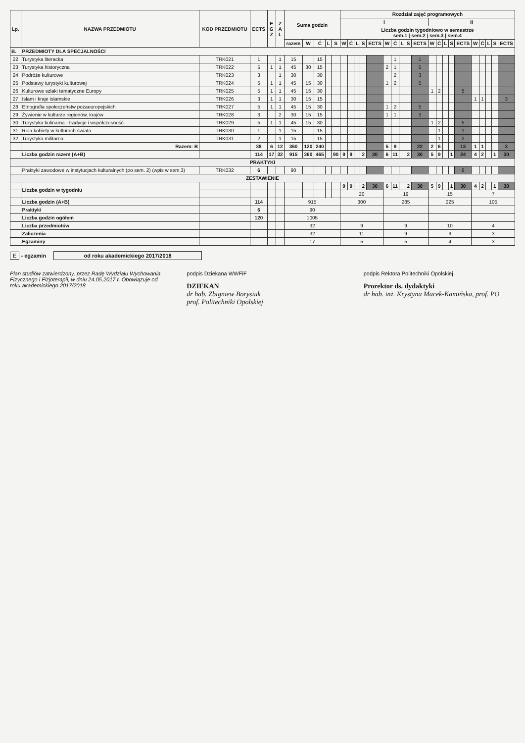| Lp. | NAZWA PRZEDMIOTU | KOD PRZEDMIOTU | ECTS | E G Z | Z A L | Suma godzin | | | | | Rozdział zajęć programowych | | | | | | | | | | | | | | | | | | | |
| --- | --- | --- | --- | --- | --- | --- | --- | --- | --- | --- | --- | --- | --- | --- | --- | --- | --- | --- | --- | --- | --- | --- | --- | --- | --- | --- | --- | --- | --- | --- |
| | | | | | | | | | | | I | | | | | | | | | | II | | | | | | | | | |
| | | | | | | | | | | | Liczba godzin tygodniowo w semestrze sem.1 / sem.2 / sem.3 / sem.4 | | | | | | | | | | | | | | | | | | | |
| | | | | | | razem | W | Ć | L | S | W | Ć | L | S | ECTS | W | Ć | L | S | ECTS | W | Ć | L | S | ECTS | W | Ć | L | S | ECTS |
| B. | PRZEDMIOTY DLA SPECJALNOŚCI | | | | | | | | | | | | | | | | | | | | | | | | | | | | | |
| 22 | Turystyka literacka | TRK021 | 1 | | 1 | 15 | | 15 | | | | | | | | | 1 | | | 1 | | | | | | | | | | |
| 23 | Turystyka historyczna | TRK022 | 5 | 1 | 1 | 45 | 30 | 15 | | | | | | | | 2 | 1 | | | 5 | | | | | | | | | | |
| 24 | Podróże kulturowe | TRK023 | 3 | | 1 | 30 | | 30 | | | | | | | | | 2 | | | 3 | | | | | | | | | | |
| 25 | Podstawy turystyki kulturowej | TRK024 | 5 | 1 | 1 | 45 | 15 | 30 | | | | | | | | 1 | 2 | | | 5 | | | | | | | | | | |
| 26 | Kulturowe szlaki tematyczne Europy | TRK025 | 5 | 1 | 1 | 45 | 15 | 30 | | | | | | | | | | | | | 1 | 2 | | | 5 | | | | | |
| 27 | Islam i kraje islamskie | TRK026 | 3 | 1 | 1 | 30 | 15 | 15 | | | | | | | | | | | | | | | | | | 1 | 1 | | | 3 |
| 28 | Etnografia społeczeństw pozaeuropejskich | TRK027 | 5 | 1 | 1 | 45 | 15 | 30 | | | | | | | | 1 | 2 | | | 5 | | | | | | | | | | |
| 29 | Żywienie w kulturze regionów, krajów | TRK028 | 3 | | 2 | 30 | 15 | 15 | | | | | | | | 1 | 1 | | | 3 | | | | | | | | | | |
| 30 | Turystyka kulinarna - tradycje i współczesność | TRK029 | 5 | 1 | 1 | 45 | 15 | 30 | | | | | | | | | | | | | 1 | 2 | | | 5 | | | | | |
| 31 | Rola kobiety w kulturach świata | TRK030 | 1 | | 1 | 15 | | 15 | | | | | | | | | | | | | | 1 | | | 1 | | | | | |
| 32 | Turystyka militarna | TRK031 | 2 | | 1 | 15 | | 15 | | | | | | | | | | | | | | 1 | | | 2 | | | | | |
| | Razem: B | | 38 | 6 | 12 | 360 | 120 | 240 | | | | | | | | 5 | 9 | | | 22 | 2 | 6 | | | 13 | 1 | 1 | | | 3 |
| | Liczba godzin razem (A+B) | | 114 | 17 | 32 | 915 | 360 | 465 | | 90 | 9 | 9 | | 2 | 30 | 6 | 11 | | 2 | 30 | 5 | 9 | | 1 | 24 | 4 | 2 | | 1 | 30 |
| PRAKTYKI | | | | | | | | | | | | | | | | | | | | | | | | | | | | | | |
| | Praktyki zawodowe w instytucjach kulturalnych (po sem. 2) (wpis w sem.3) | TRK032 | 6 | | | 90 | | | | | | | | | | | | | | | | | | | 6 | | | | | |
| ZESTAWIENIE | | | | | | | | | | | | | | | | | | | | | | | | | | | | | | |
| | Liczba godzin w tygodniu | | | | | | | | | | 9 | 9 | | 2 | 30 | 6 | 11 | | 2 | 30 | 5 | 9 | | 1 | 30 | 4 | 2 | | 1 | 30 |
| | | | | | | | | | | | 20 | | | | | 19 | | | | | 15 | | | | | 7 | | | | |
| | Liczba godzin (A+B) | | 114 | | | 915 | | | | | 300 | | | | | 285 | | | | | 225 | | | | | 105 | | | | |
| | Praktyki | | 6 | | | 90 | | | | | | | | | | | | | | | | | | | | | | | | |
| | Liczba godzin ogółem | | 120 | | | 1005 | | | | | | | | | | | | | | | | | | | | | | | | |
| | Liczba przedmiotów | | | | | 32 | | | | | 9 | | | | | 9 | | | | | 10 | | | | | 4 | | | | |
| | Zaliczenia | | | | | 32 | | | | | 11 | | | | | 9 | | | | | 9 | | | | | 3 | | | | |
| | Egzaminy | | | | | 17 | | | | | 5 | | | | | 5 | | | | | 4 | | | | | 3 | | | | |
E - egzamin od roku akademickiego 2017/2018
Plan studiów zatwierdzony, przez Radę Wydziału Wychowania Fizycznego i Fizjoterapii, w dniu 24.05.2017 r. Obowiązuje od roku akademickiego 2017/2018
podpis Dziekana WWFiF
DZIEKAN
dr hab. Zbigniew Borysiuk
prof. Politechniki Opolskiej
podpis Rektora Politechniki Opolskiej
Prorektor ds. dydaktyki
dr hab. inż. Krystyna Macek-Kamińska, prof. PO